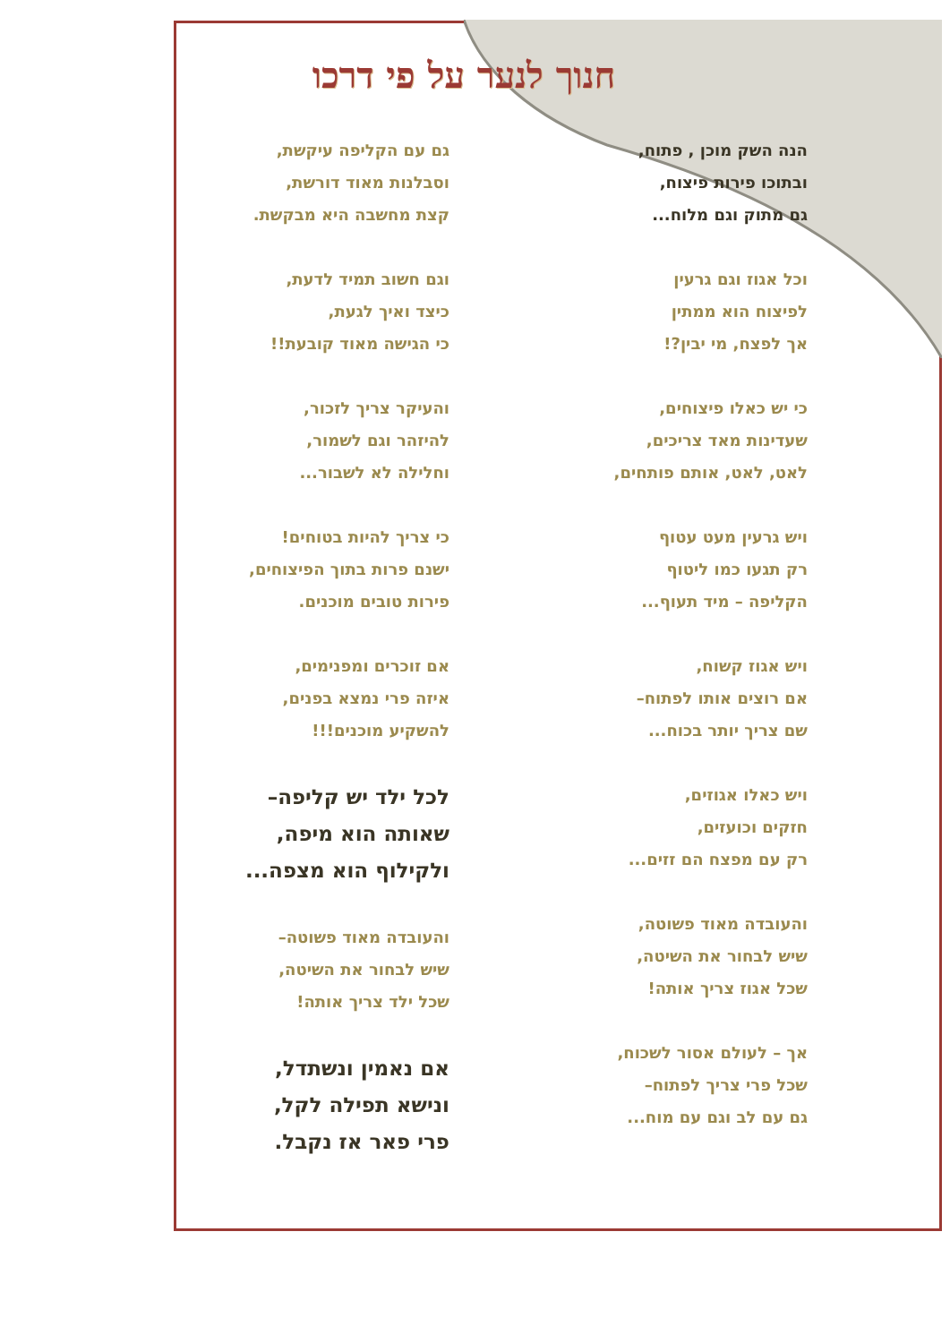חנוך לנער על פי דרכו
הנה השק מוכן , פתוח,
ובתוכו פירות פיצוח,
גם מתוק וגם מלוח...
וכל אגוז וגם גרעין
לפיצוח הוא ממתין
אך לפצח, מי יבין?!
כי יש כאלו פיצוחים,
שעדינות מאד צריכים,
לאט, לאט, אותם פותחים,
ויש גרעין מעט עטוף
רק תגעו כמו ליטוף
הקליפה – מיד תעוף...
ויש אגוז קשוח,
אם רוצים אותו לפתוח–
שם צריך יותר בכוח...
ויש כאלו אגוזים,
חזקים וכועזים,
רק עם מפצח הם זזים...
והעובדה מאוד פשוטה,
שיש לבחור את השיטה,
שכל אגוז צריך אותה!
אך – לעולם אסור לשכוח,
שכל פרי צריך לפתוח–
גם עם לב וגם עם מוח...
גם עם הקליפה עיקשת,
וסבלנות מאוד דורשת,
קצת מחשבה היא מבקשת.
וגם חשוב תמיד לדעת,
כיצד ואיך לגעת,
כי הגישה מאוד קובעת!!
והעיקר צריך לזכור,
להיזהר וגם לשמור,
וחלילה לא לשבור...
כי צריך להיות בטוחים!
ישנם פרות בתוך הפיצוחים,
פירות טובים מוכנים.
אם זוכרים ומפנימים,
איזה פרי נמצא בפנים,
להשקיע מוכנים!!!
לכל ילד יש קליפה–
שאותה הוא מיפה,
ולקילוף הוא מצפה...
והעובדה מאוד פשוטה–
שיש לבחור את השיטה,
שכל ילד צריך אותה!
אם נאמין ונשתדל,
ונישא תפילה לקל,
פרי פאר אז נקבל.